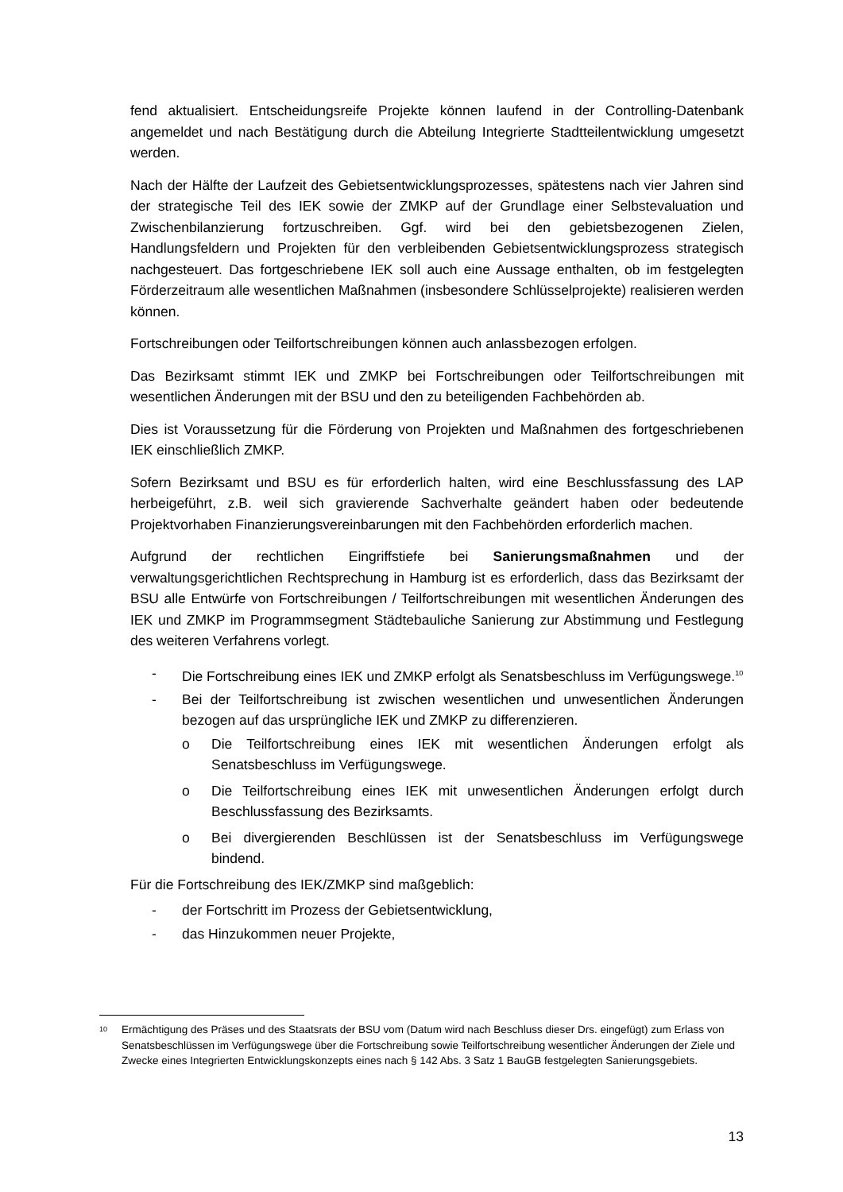fend aktualisiert. Entscheidungsreife Projekte können laufend in der Controlling-Datenbank angemeldet und nach Bestätigung durch die Abteilung Integrierte Stadtteilentwicklung umgesetzt werden.
Nach der Hälfte der Laufzeit des Gebietsentwicklungsprozesses, spätestens nach vier Jahren sind der strategische Teil des IEK sowie der ZMKP auf der Grundlage einer Selbstevaluation und Zwischenbilanzierung fortzuschreiben. Ggf. wird bei den gebietsbezogenen Zielen, Handlungsfeldern und Projekten für den verbleibenden Gebietsentwicklungsprozess strategisch nachgesteuert. Das fortgeschriebene IEK soll auch eine Aussage enthalten, ob im festgelegten Förderzeitraum alle wesentlichen Maßnahmen (insbesondere Schlüsselprojekte) realisieren werden können.
Fortschreibungen oder Teilfortschreibungen können auch anlassbezogen erfolgen.
Das Bezirksamt stimmt IEK und ZMKP bei Fortschreibungen oder Teilfortschreibungen mit wesentlichen Änderungen mit der BSU und den zu beteiligenden Fachbehörden ab.
Dies ist Voraussetzung für die Förderung von Projekten und Maßnahmen des fortgeschriebenen IEK einschließlich ZMKP.
Sofern Bezirksamt und BSU es für erforderlich halten, wird eine Beschlussfassung des LAP herbeigeführt, z.B. weil sich gravierende Sachverhalte geändert haben oder bedeutende Projektvorhaben Finanzierungsvereinbarungen mit den Fachbehörden erforderlich machen.
Aufgrund der rechtlichen Eingriffstiefe bei Sanierungsmaßnahmen und der verwaltungsgerichtlichen Rechtsprechung in Hamburg ist es erforderlich, dass das Bezirksamt der BSU alle Entwürfe von Fortschreibungen / Teilfortschreibungen mit wesentlichen Änderungen des IEK und ZMKP im Programmsegment Städtebauliche Sanierung zur Abstimmung und Festlegung des weiteren Verfahrens vorlegt.
- Die Fortschreibung eines IEK und ZMKP erfolgt als Senatsbeschluss im Verfügungswege.<sup>10</sup>
- Bei der Teilfortschreibung ist zwischen wesentlichen und unwesentlichen Änderungen bezogen auf das ursprüngliche IEK und ZMKP zu differenzieren.
o Die Teilfortschreibung eines IEK mit wesentlichen Änderungen erfolgt als Senatsbeschluss im Verfügungswege.
o Die Teilfortschreibung eines IEK mit unwesentlichen Änderungen erfolgt durch Beschlussfassung des Bezirksamts.
o Bei divergierenden Beschlüssen ist der Senatsbeschluss im Verfügungswege bindend.
Für die Fortschreibung des IEK/ZMKP sind maßgeblich:
- der Fortschritt im Prozess der Gebietsentwicklung,
- das Hinzukommen neuer Projekte,
<sup>10</sup> Ermächtigung des Präses und des Staatsrats der BSU vom (Datum wird nach Beschluss dieser Drs. eingefügt) zum Erlass von Senatsbeschlüssen im Verfügungswege über die Fortschreibung sowie Teilfortschreibung wesentlicher Änderungen der Ziele und Zwecke eines Integrierten Entwicklungskonzepts eines nach § 142 Abs. 3 Satz 1 BauGB festgelegten Sanierungsgebiets.
13